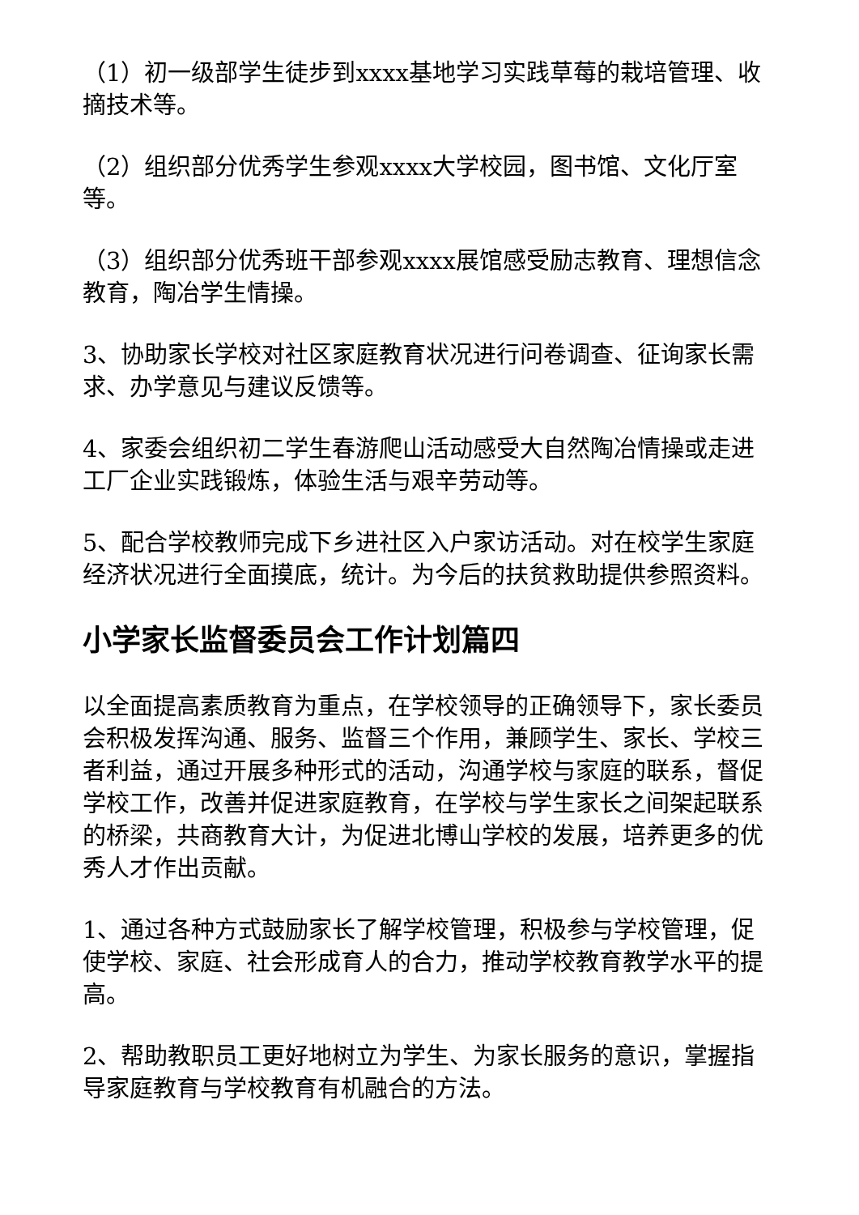（1）初一级部学生徒步到xxxx基地学习实践草莓的栽培管理、收摘技术等。
（2）组织部分优秀学生参观xxxx大学校园，图书馆、文化厅室等。
（3）组织部分优秀班干部参观xxxx展馆感受励志教育、理想信念教育，陶冶学生情操。
3、协助家长学校对社区家庭教育状况进行问卷调查、征询家长需求、办学意见与建议反馈等。
4、家委会组织初二学生春游爬山活动感受大自然陶冶情操或走进工厂企业实践锻炼，体验生活与艰辛劳动等。
5、配合学校教师完成下乡进社区入户家访活动。对在校学生家庭经济状况进行全面摸底，统计。为今后的扶贫救助提供参照资料。
小学家长监督委员会工作计划篇四
以全面提高素质教育为重点，在学校领导的正确领导下，家长委员会积极发挥沟通、服务、监督三个作用，兼顾学生、家长、学校三者利益，通过开展多种形式的活动，沟通学校与家庭的联系，督促学校工作，改善并促进家庭教育，在学校与学生家长之间架起联系的桥梁，共商教育大计，为促进北博山学校的发展，培养更多的优秀人才作出贡献。
1、通过各种方式鼓励家长了解学校管理，积极参与学校管理，促使学校、家庭、社会形成育人的合力，推动学校教育教学水平的提高。
2、帮助教职员工更好地树立为学生、为家长服务的意识，掌握指导家庭教育与学校教育有机融合的方法。